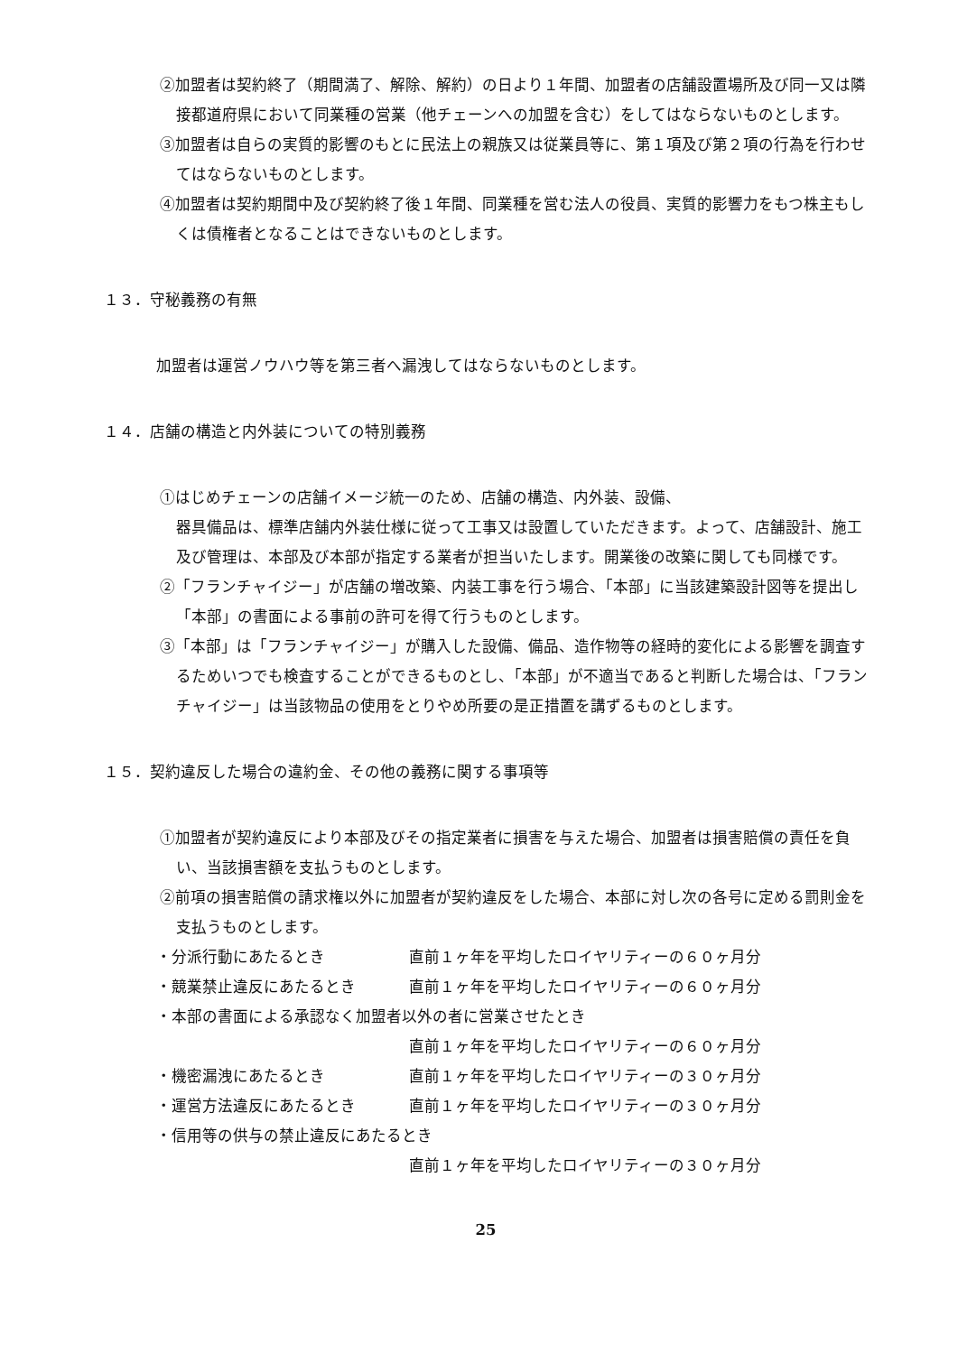②加盟者は契約終了（期間満了、解除、解約）の日より１年間、加盟者の店舗設置場所及び同一又は隣接都道府県において同業種の営業（他チェーンへの加盟を含む）をしてはならないものとします。
③加盟者は自らの実質的影響のもとに民法上の親族又は従業員等に、第１項及び第２項の行為を行わせてはならないものとします。
④加盟者は契約期間中及び契約終了後１年間、同業種を営む法人の役員、実質的影響力をもつ株主もしくは債権者となることはできないものとします。
１３．守秘義務の有無
加盟者は運営ノウハウ等を第三者へ漏洩してはならないものとします。
１４．店舗の構造と内外装についての特別義務
①はじめチェーンの店舗イメージ統一のため、店舗の構造、内外装、設備、
器具備品は、標準店舗内外装仕様に従って工事又は設置していただきます。よって、店舗設計、施工及び管理は、本部及び本部が指定する業者が担当いたします。開業後の改築に関しても同様です。
②「フランチャイジー」が店舗の増改築、内装工事を行う場合、「本部」に当該建築設計図等を提出し「本部」の書面による事前の許可を得て行うものとします。
③「本部」は「フランチャイジー」が購入した設備、備品、造作物等の経時的変化による影響を調査するためいつでも検査することができるものとし、「本部」が不適当であると判断した場合は、「フランチャイジー」は当該物品の使用をとりやめ所要の是正措置を講ずるものとします。
１５．契約違反した場合の違約金、その他の義務に関する事項等
①加盟者が契約違反により本部及びその指定業者に損害を与えた場合、加盟者は損害賠償の責任を負い、当該損害額を支払うものとします。
②前項の損害賠償の請求権以外に加盟者が契約違反をした場合、本部に対し次の各号に定める罰則金を支払うものとします。
・分派行動にあたるとき 直前１ヶ年を平均したロイヤリティーの６０ヶ月分
・競業禁止違反にあたるとき 直前１ヶ年を平均したロイヤリティーの６０ヶ月分
・本部の書面による承認なく加盟者以外の者に営業させたとき
直前１ヶ年を平均したロイヤリティーの６０ヶ月分
・機密漏洩にあたるとき 直前１ヶ年を平均したロイヤリティーの３０ヶ月分
・運営方法違反にあたるとき 直前１ヶ年を平均したロイヤリティーの３０ヶ月分
・信用等の供与の禁止違反にあたるとき
直前１ヶ年を平均したロイヤリティーの３０ヶ月分
25